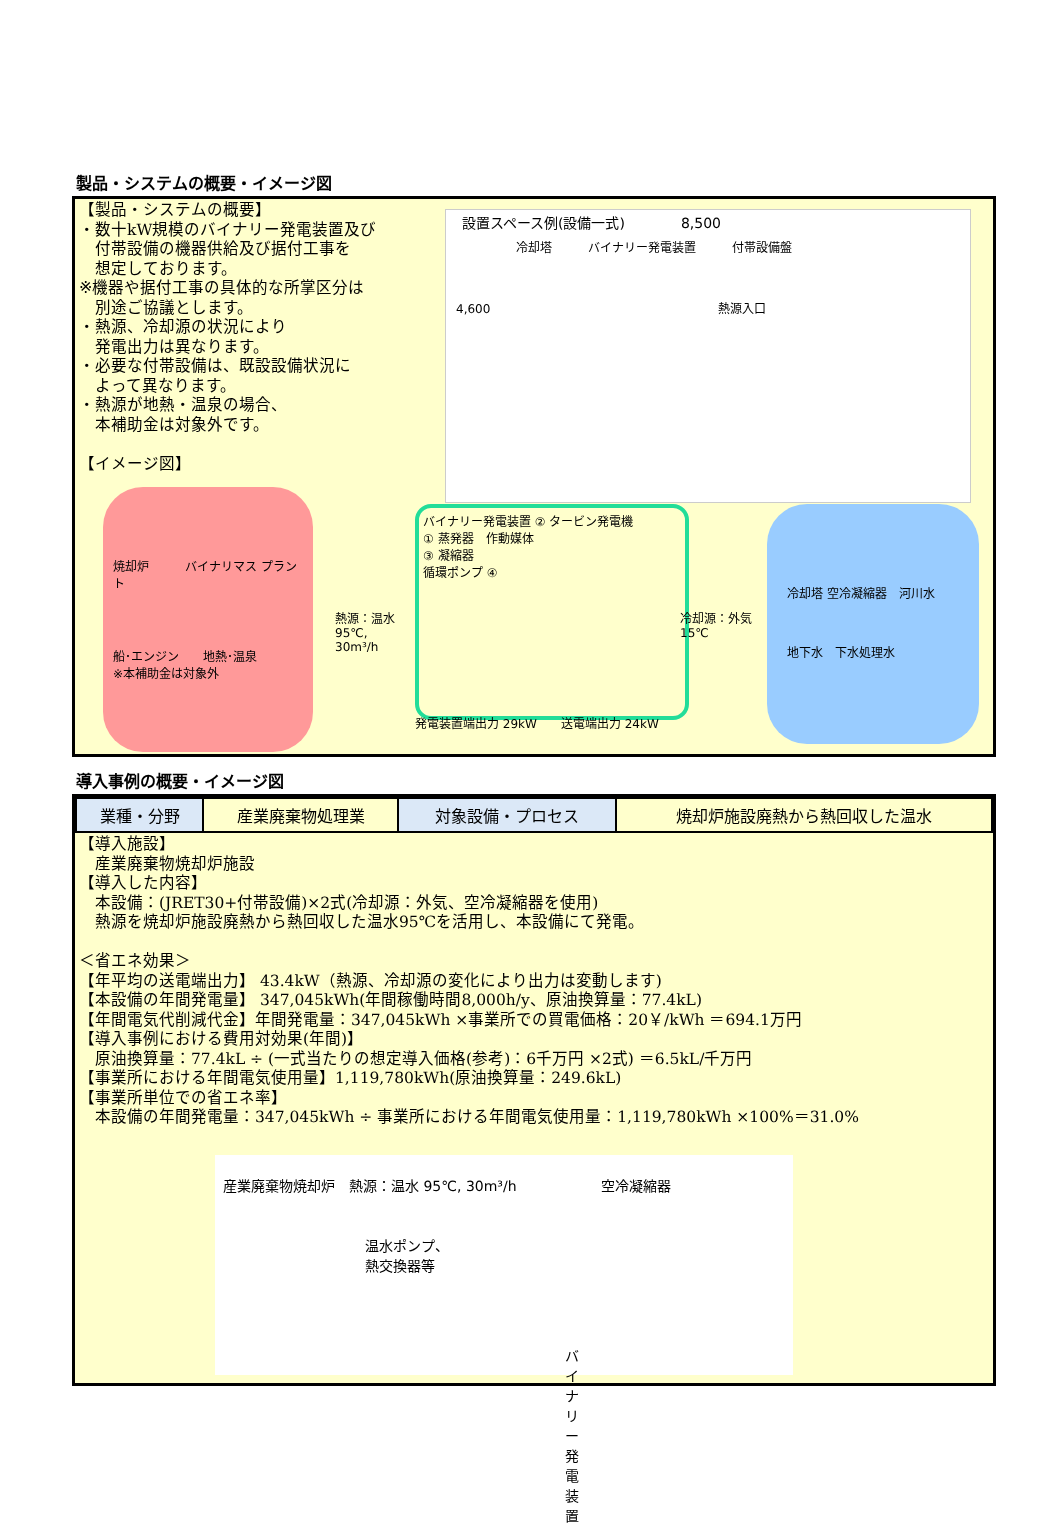製品・システムの概要・イメージ図
【製品・システムの概要】
・数十kW規模のバイナリー発電装置及び
　付帯設備の機器供給及び据付工事を
　想定しております。
※機器や据付工事の具体的な所掌区分は
　別途ご協議とします。
・熱源、冷却源の状況により
　発電出力は異なります。
・必要な付帯設備は、既設設備状況に
　よって異なります。
・熱源が地熱・温泉の場合、
　本補助金は対象外です。
【イメージ図】
設置スペース例(設備一式)　　　　8,500
冷却塔　　　バイナリー発電装置　　　付帯設備盤
4,600　　　　　　　　　　　　　　　　　　　熱源入口
焼却炉　　　バイナリマス プラント
船･エンジン　　地熱･温泉
※本補助金は対象外
バイナリー発電装置 ② タービン発電機
① 蒸発器　作動媒体
③ 凝縮器
循環ポンプ ④
熱源：温水
95℃,
30m³/h
冷却源：外気
15℃
発電装置端出力 29kW　　送電端出力 24kW
冷却塔 空冷凝縮器　河川水
地下水　下水処理水
導入事例の概要・イメージ図
| 業種・分野 | 産業廃棄物処理業 | 対象設備・プロセス | 焼却炉施設廃熱から熱回収した温水 |
【導入施設】
　産業廃棄物焼却炉施設
【導入した内容】
　本設備：(JRET30+付帯設備)×2式(冷却源：外気、空冷凝縮器を使用)
　熱源を焼却炉施設廃熱から熱回収した温水95℃を活用し、本設備にて発電。
＜省エネ効果＞
【年平均の送電端出力】 43.4kW（熱源、冷却源の変化により出力は変動します)
【本設備の年間発電量】 347,045kWh(年間稼働時間8,000h/y、原油換算量：77.4kL)
【年間電気代削減代金】年間発電量：347,045kWh ×事業所での買電価格：20￥/kWh ＝694.1万円
【導入事例における費用対効果(年間)】
　原油換算量：77.4kL ÷ (一式当たりの想定導入価格(参考)：6千万円 ×2式) ＝6.5kL/千万円
【事業所における年間電気使用量】1,119,780kWh(原油換算量：249.6kL)
【事業所単位での省エネ率】
　本設備の年間発電量：347,045kWh ÷ 事業所における年間電気使用量：1,119,780kWh ×100%＝31.0%
産業廃棄物焼却炉　熱源：温水 95℃, 30m³/h　　　　　　空冷凝縮器
温水ポンプ、
熱交換器等
バイナリー発電装置